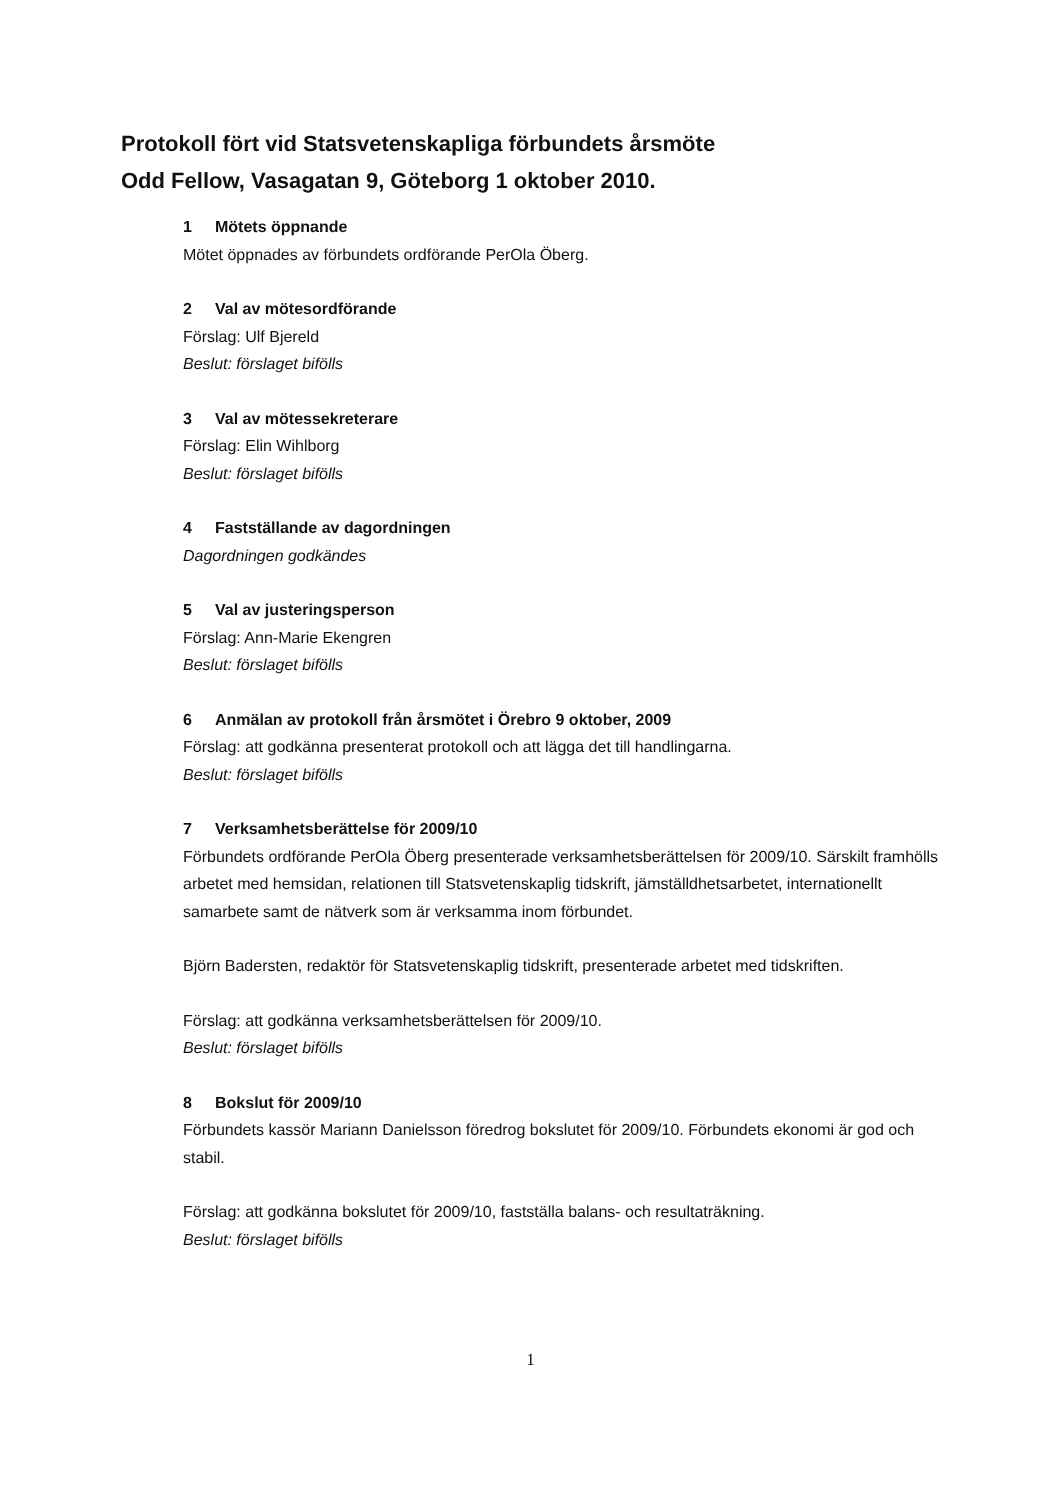Protokoll fört vid Statsvetenskapliga förbundets årsmöte
Odd Fellow, Vasagatan 9, Göteborg 1 oktober 2010.
1 Mötets öppnande
Mötet öppnades av förbundets ordförande PerOla Öberg.
2 Val av mötesordförande
Förslag: Ulf Bjereld
Beslut: förslaget bifölls
3 Val av mötessekreterare
Förslag: Elin Wihlborg
Beslut: förslaget bifölls
4 Fastställande av dagordningen
Dagordningen godkändes
5 Val av justeringsperson
Förslag: Ann-Marie Ekengren
Beslut: förslaget bifölls
6 Anmälan av protokoll från årsmötet i Örebro 9 oktober, 2009
Förslag: att godkänna presenterat protokoll och att lägga det till handlingarna.
Beslut: förslaget bifölls
7 Verksamhetsberättelse för 2009/10
Förbundets ordförande PerOla Öberg presenterade verksamhetsberättelsen för 2009/10. Särskilt framhölls arbetet med hemsidan, relationen till Statsvetenskaplig tidskrift, jämställdhetsarbetet, internationellt samarbete samt de nätverk som är verksamma inom förbundet.
Björn Badersten, redaktör för Statsvetenskaplig tidskrift, presenterade arbetet med tidskriften.
Förslag: att godkänna verksamhetsberättelsen för 2009/10.
Beslut: förslaget bifölls
8 Bokslut för 2009/10
Förbundets kassör Mariann Danielsson föredrog bokslutet för 2009/10. Förbundets ekonomi är god och stabil.
Förslag: att godkänna bokslutet för 2009/10, fastställa balans- och resultaträkning.
Beslut: förslaget bifölls
1